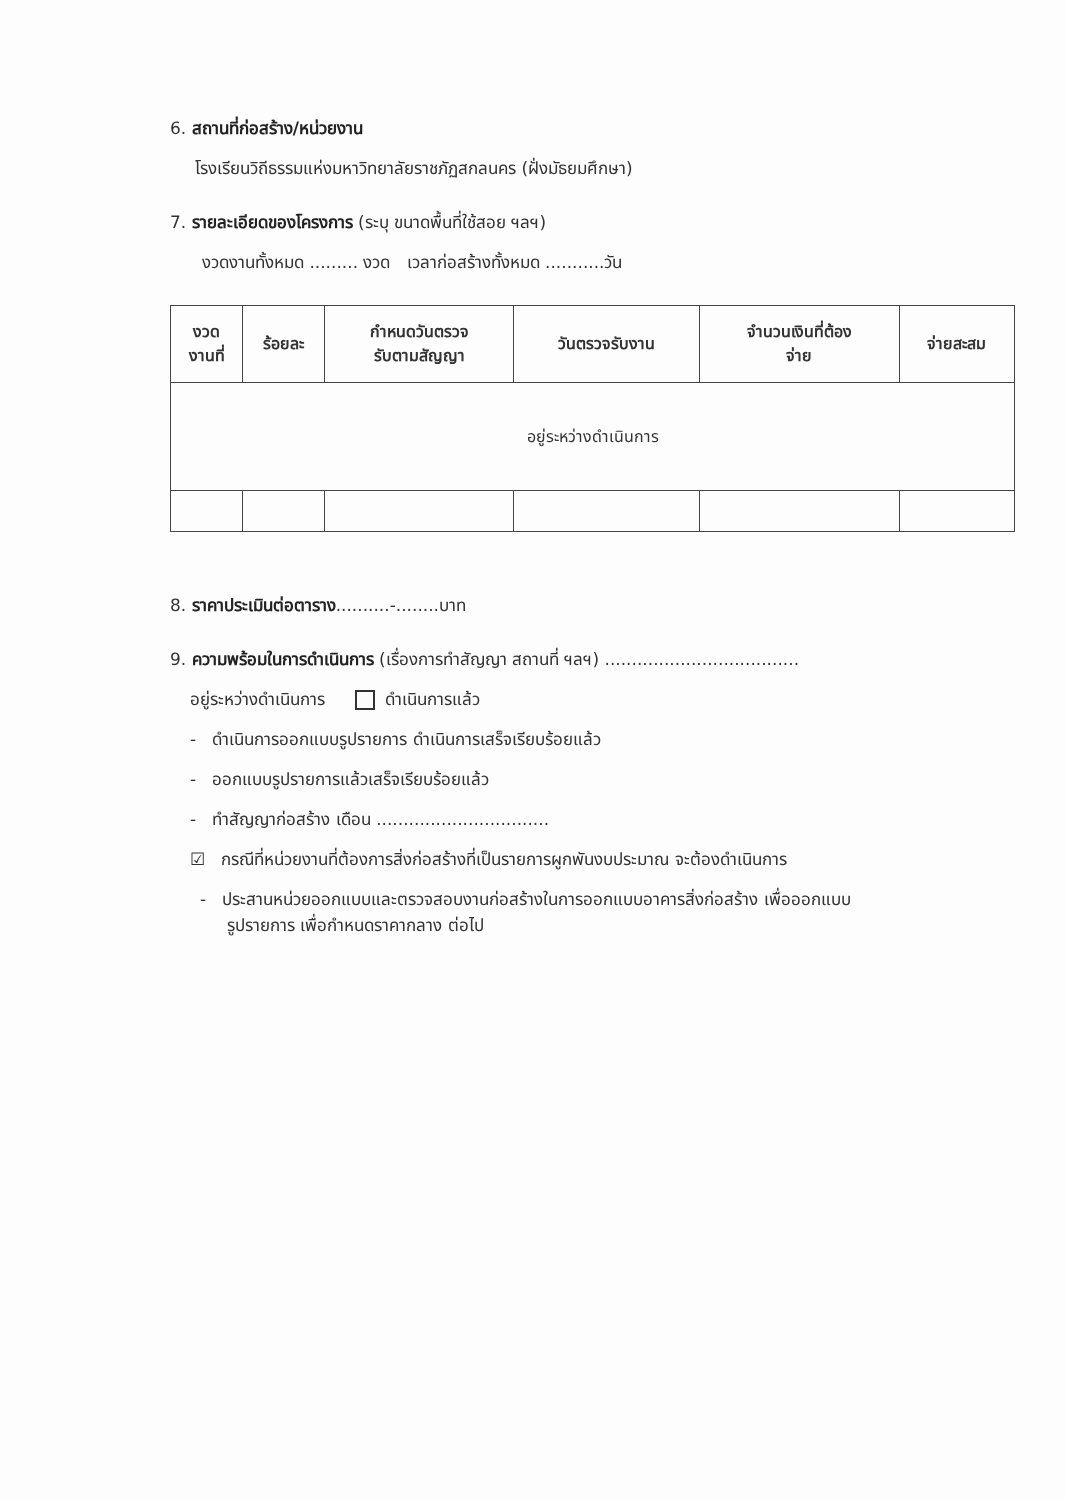6. สถานที่ก่อสร้าง/หน่วยงาน
โรงเรียนวิถีธรรมแห่งมหาวิทยาลัยราชภัฏสกลนคร (ฝั่งมัธยมศึกษา)
7. รายละเอียดของโครงการ (ระบุ ขนาดพื้นที่ใช้สอย ฯลฯ)
งวดงานทั้งหมด ......... งวด เวลาก่อสร้างทั้งหมด ...........วัน
| งวด งานที่ | ร้อยละ | กำหนดวันตรวจ รับตามสัญญา | วันตรวจรับงาน | จำนวนเงินที่ต้อง จ่าย | จ่ายสะสม |
| --- | --- | --- | --- | --- | --- |
| อยู่ระหว่างดำเนินการ | | | | | |
8. ราคาประเมินต่อตาราง..........-........บาท
9. ความพร้อมในการดำเนินการ (เรื่องการทำสัญญา สถานที่ ฯลฯ) ....................................
อยู่ระหว่างดำเนินการ ดำเนินการแล้ว
- ดำเนินการออกแบบรูปรายการ ดำเนินการเสร็จเรียบร้อยแล้ว
- ออกแบบรูปรายการแล้วเสร็จเรียบร้อยแล้ว
- ทำสัญญาก่อสร้าง เดือน ................................
☑ กรณีที่หน่วยงานที่ต้องการสิ่งก่อสร้างที่เป็นรายการผูกพันงบประมาณ จะต้องดำเนินการ
- ประสานหน่วยออกแบบและตรวจสอบงานก่อสร้างในการออกแบบอาคารสิ่งก่อสร้าง เพื่อออกแบบ
รูปรายการ เพื่อกำหนดราคากลาง ต่อไป